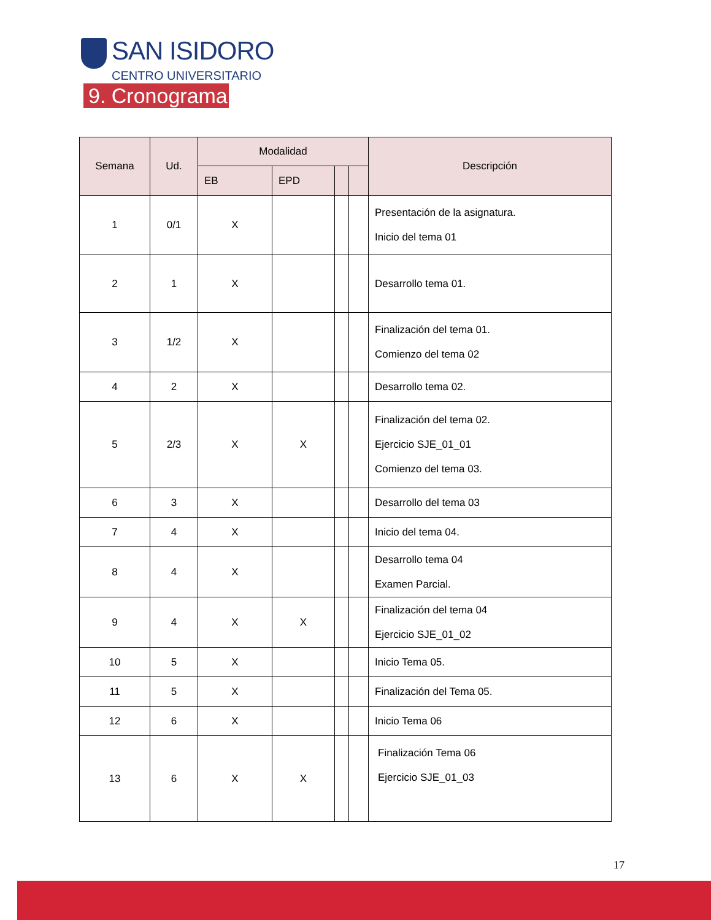SAN ISIDORO
CENTRO UNIVERSITARIO
9. Cronograma
| Semana | Ud. | Modalidad | | | | Descripción |
| --- | --- | --- | --- | --- | --- | --- |
| | | EB | EPD | | | |
| 1 | 0/1 | X | | | | Presentación de la asignatura. Inicio del tema 01 |
| 2 | 1 | X | | | | Desarrollo tema 01. |
| 3 | 1/2 | X | | | | Finalización del tema 01. Comienzo del tema 02 |
| 4 | 2 | X | | | | Desarrollo tema 02. |
| 5 | 2/3 | X | X | | | Finalización del tema 02. Ejercicio SJE_01_01 Comienzo del tema 03. |
| 6 | 3 | X | | | | Desarrollo del tema 03 |
| 7 | 4 | X | | | | Inicio del tema 04. |
| 8 | 4 | X | | | | Desarrollo tema 04 Examen Parcial. |
| 9 | 4 | X | X | | | Finalización del tema 04 Ejercicio SJE_01_02 |
| 10 | 5 | X | | | | Inicio Tema 05. |
| 11 | 5 | X | | | | Finalización del Tema 05. |
| 12 | 6 | X | | | | Inicio Tema 06 |
| 13 | 6 | X | X | | | Finalización Tema 06 Ejercicio SJE_01_03 |
17